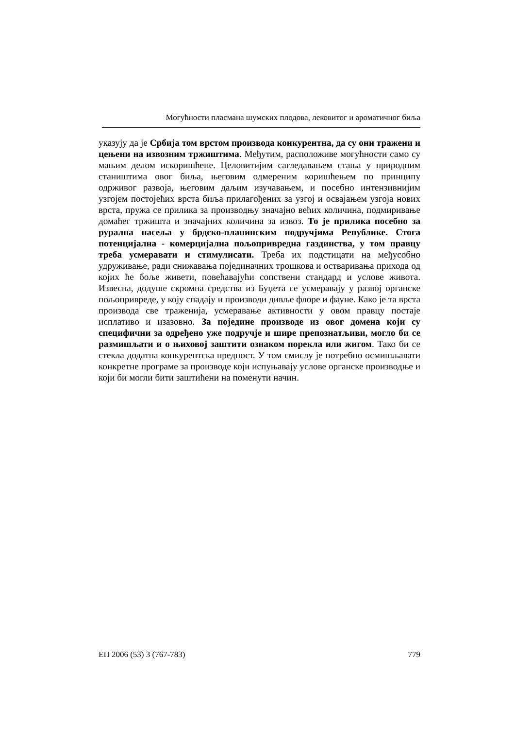Могућности пласмана шумских плодова, лековитог и ароматичног биља
указују да је Србија том врстом производа конкурентна, да су они тражени и цењени на извозним тржиштима. Међутим, расположиве могућности само су мањим делом искоришћене. Целовитијим сагледавањем стања у природним стаништима овог биља, његовим одмереним коришћењем по принципу одрживог развоја, његовим даљим изучавањем, и посебно интензивнијим узгојем постојећих врста биља прилагођених за узгој и освајањем узгоја нових врста, пружа се прилика за производњу значајно већих количина, подмиривање домаћег тржишта и значајних количина за извоз. То је прилика посебно за рурална насеља у брдско-планинским подручјима Републике. Стога потенцијална - комерцијална пољопривредна газдинства, у том правцу треба усмеравати и стимулисати. Треба их подстицати на међусобно удруживање, ради снижавања појединачних трошкова и остваривања прихода од којих ће боље живети, повећавајући сопствени стандард и услове живота. Извесна, додуше скромна средства из Буџета се усмеравају у развој органске пољопривреде, у коју спадају и производи дивље флоре и фауне. Како је та врста производа све траженија, усмеравање активности у овом правцу постаје исплативо и изазовно. За поједине производе из овог домена који су специфични за одређено уже подручје и шире препознатљиви, могло би се размишљати и о њиховој заштити ознаком порекла или жигом. Тако би се стекла додатна конкурентска предност. У том смислу је потребно осмишљавати конкретне програме за производе који испуњавају услове органске производње и који би могли бити заштићени на поменути начин.
ЕП 2006 (53) 3 (767-783) 779